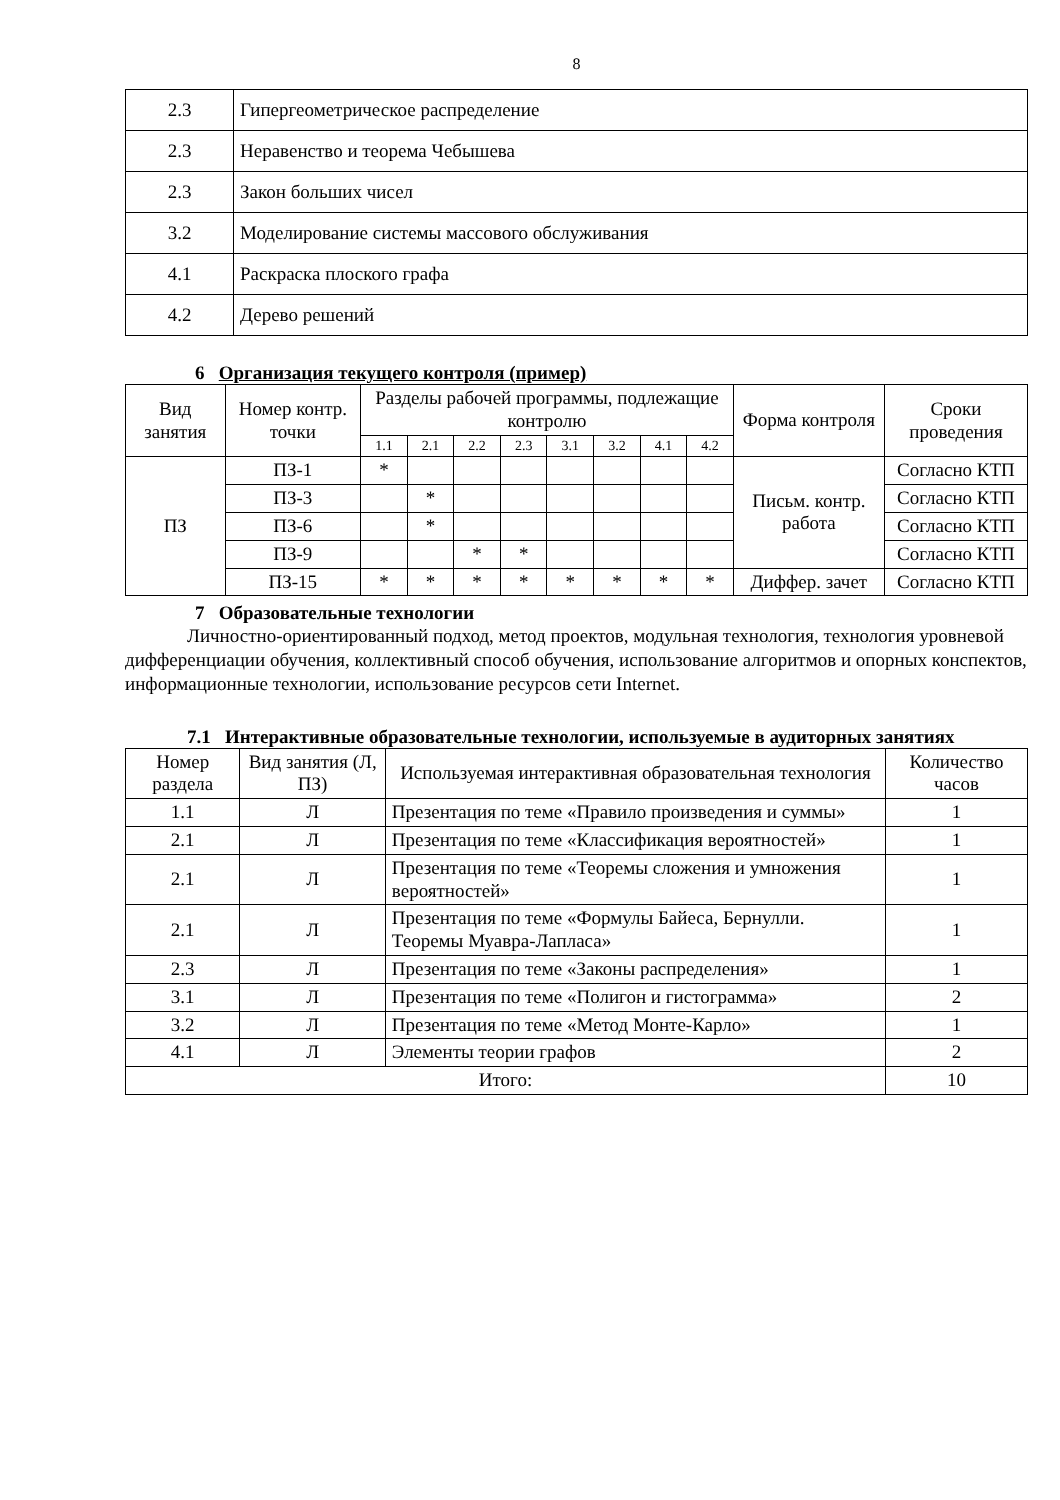8
| 2.3 | Гипергеометрическое распределение |
| 2.3 | Неравенство и теорема Чебышева |
| 2.3 | Закон больших чисел |
| 3.2 | Моделирование системы массового обслуживания |
| 4.1 | Раскраска плоского графа |
| 4.2 | Дерево решений |
6 Организация текущего контроля (пример)
| Вид занятия | Номер контр. точки | Разделы рабочей программы, подлежащие контролю | | | | | | | | Форма контроля | Сроки проведения |
| --- | --- | --- | --- | --- | --- | --- | --- | --- | --- | --- | --- |
| | | 1.1 | 2.1 | 2.2 | 2.3 | 3.1 | 3.2 | 4.1 | 4.2 | | |
| ПЗ | ПЗ-1 | * | | | | | | | | Письм. контр. работа | Согласно КТП |
| | ПЗ-3 | | * | | | | | | | | Согласно КТП |
| | ПЗ-6 | | * | | | | | | | | Согласно КТП |
| | ПЗ-9 | | | * | * | | | | | | Согласно КТП |
| | ПЗ-15 | * | * | * | * | * | * | * | * | Диффер. зачет | Согласно КТП |
7 Образовательные технологии
Личностно-ориентированный подход, метод проектов, модульная технология, технология уровневой дифференциации обучения, коллективный способ обучения, использование алгоритмов и опорных конспектов, информационные технологии, использование ресурсов сети Internet.
7.1 Интерактивные образовательные технологии, используемые в аудиторных занятиях
| Номер раздела | Вид занятия (Л, ПЗ) | Используемая интерактивная образовательная технология | Количество часов |
| --- | --- | --- | --- |
| 1.1 | Л | Презентация по теме «Правило произведения и суммы» | 1 |
| 2.1 | Л | Презентация по теме «Классификация вероятностей» | 1 |
| 2.1 | Л | Презентация по теме «Теоремы сложения и умножения вероятностей» | 1 |
| 2.1 | Л | Презентация по теме «Формулы Байеса, Бернулли. Теоремы Муавра-Лапласа» | 1 |
| 2.3 | Л | Презентация по теме «Законы распределения» | 1 |
| 3.1 | Л | Презентация по теме «Полигон и гистограмма» | 2 |
| 3.2 | Л | Презентация по теме «Метод Монте-Карло» | 1 |
| 4.1 | Л | Элементы теории графов | 2 |
| Итого: | | | 10 |